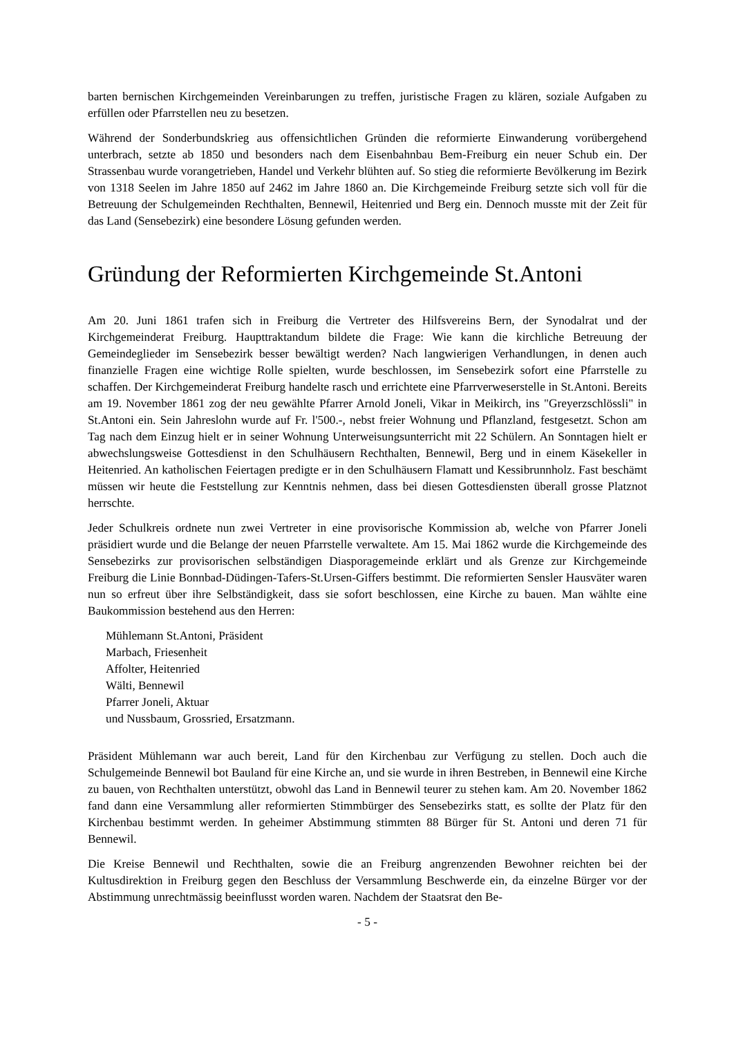barten bernischen Kirchgemeinden Vereinbarungen zu treffen, juristische Fragen zu klären, soziale Aufgaben zu erfüllen oder Pfarrstellen neu zu besetzen.
Während der Sonderbundskrieg aus offensichtlichen Gründen die reformierte Einwanderung vorübergehend unterbrach, setzte ab 1850 und besonders nach dem Eisenbahnbau Bem-Freiburg ein neuer Schub ein. Der Strassenbau wurde vorangetrieben, Handel und Verkehr blühten auf. So stieg die reformierte Bevölkerung im Bezirk von 1318 Seelen im Jahre 1850 auf 2462 im Jahre 1860 an. Die Kirchgemeinde Freiburg setzte sich voll für die Betreuung der Schulgemeinden Rechthalten, Bennewil, Heitenried und Berg ein. Dennoch musste mit der Zeit für das Land (Sensebezirk) eine besondere Lösung gefunden werden.
Gründung der Reformierten Kirchgemeinde St.Antoni
Am 20. Juni 1861 trafen sich in Freiburg die Vertreter des Hilfsvereins Bern, der Synodalrat und der Kirchgemeinderat Freiburg. Haupttraktandum bildete die Frage: Wie kann die kirchliche Betreuung der Gemeindeglieder im Sensebezirk besser bewältigt werden? Nach langwierigen Verhandlungen, in denen auch finanzielle Fragen eine wichtige Rolle spielten, wurde beschlossen, im Sensebezirk sofort eine Pfarrstelle zu schaffen. Der Kirchgemeinderat Freiburg handelte rasch und errichtete eine Pfarrverweserstelle in St.Antoni. Bereits am 19. November 1861 zog der neu gewählte Pfarrer Arnold Joneli, Vikar in Meikirch, ins "Greyerzschlössli" in St.Antoni ein. Sein Jahreslohn wurde auf Fr. l'500.-, nebst freier Wohnung und Pflanzland, festgesetzt. Schon am Tag nach dem Einzug hielt er in seiner Wohnung Unterweisungsunterricht mit 22 Schülern. An Sonntagen hielt er abwechslungsweise Gottesdienst in den Schulhäusern Rechthalten, Bennewil, Berg und in einem Käsekeller in Heitenried. An katholischen Feiertagen predigte er in den Schulhäusern Flamatt und Kessibrunnholz. Fast beschämt müssen wir heute die Feststellung zur Kenntnis nehmen, dass bei diesen Gottesdiensten überall grosse Platznot herrschte.
Jeder Schulkreis ordnete nun zwei Vertreter in eine provisorische Kommission ab, welche von Pfarrer Joneli präsidiert wurde und die Belange der neuen Pfarrstelle verwaltete. Am 15. Mai 1862 wurde die Kirchgemeinde des Sensebezirks zur provisorischen selbständigen Diasporagemeinde erklärt und als Grenze zur Kirchgemeinde Freiburg die Linie Bonnbad-Düdingen-Tafers-St.Ursen-Giffers bestimmt. Die reformierten Sensler Hausväter waren nun so erfreut über ihre Selbständigkeit, dass sie sofort beschlossen, eine Kirche zu bauen. Man wählte eine Baukommission bestehend aus den Herren:
Mühlemann St.Antoni, Präsident
Marbach, Friesenheit
Affolter, Heitenried
Wälti, Bennewil
Pfarrer Joneli, Aktuar
und Nussbaum, Grossried, Ersatzmann.
Präsident Mühlemann war auch bereit, Land für den Kirchenbau zur Verfügung zu stellen. Doch auch die Schulgemeinde Bennewil bot Bauland für eine Kirche an, und sie wurde in ihren Bestreben, in Bennewil eine Kirche zu bauen, von Rechthalten unterstützt, obwohl das Land in Bennewil teurer zu stehen kam. Am 20. November 1862 fand dann eine Versammlung aller reformierten Stimmbürger des Sensebezirks statt, es sollte der Platz für den Kirchenbau bestimmt werden. In geheimer Abstimmung stimmten 88 Bürger für St. Antoni und deren 71 für Bennewil.
Die Kreise Bennewil und Rechthalten, sowie die an Freiburg angrenzenden Bewohner reichten bei der Kultusdirektion in Freiburg gegen den Beschluss der Versammlung Beschwerde ein, da einzelne Bürger vor der Abstimmung unrechtmässig beeinflusst worden waren. Nachdem der Staatsrat den Be-
- 5 -